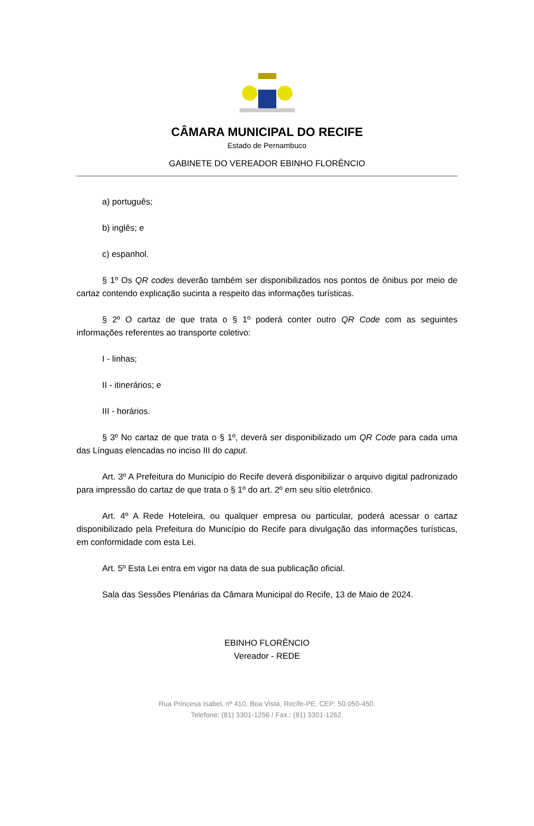CÂMARA MUNICIPAL DO RECIFE
Estado de Pernambuco
GABINETE DO VEREADOR EBINHO FLORÊNCIO
a) português;
b) inglês; e
c) espanhol.
§ 1º Os QR codes deverão também ser disponibilizados nos pontos de ônibus por meio de cartaz contendo explicação sucinta a respeito das informações turísticas.
§ 2º O cartaz de que trata o § 1º poderá conter outro QR Code com as seguintes informações referentes ao transporte coletivo:
I - linhas;
II - itinerários; e
III - horários.
§ 3º No cartaz de que trata o § 1º, deverá ser disponibilizado um QR Code para cada uma das Línguas elencadas no inciso III do caput.
Art. 3º A Prefeitura do Município do Recife deverá disponibilizar o arquivo digital padronizado para impressão do cartaz de que trata o § 1º do art. 2º em seu sítio eletrônico.
Art. 4º A Rede Hoteleira, ou qualquer empresa ou particular, poderá acessar o cartaz disponibilizado pela Prefeitura do Município do Recife para divulgação das informações turísticas, em conformidade com esta Lei.
Art. 5º Esta Lei entra em vigor na data de sua publicação oficial.
Sala das Sessões Plenárias da Câmara Municipal do Recife, 13 de Maio de 2024.
EBINHO FLORÊNCIO
Vereador - REDE
Rua Princesa Isabel, nº 410, Boa Vista, Recife-PE, CEP: 50.050-450.
Telefone: (81) 3301-1256 / Fax.: (81) 3301-1262.